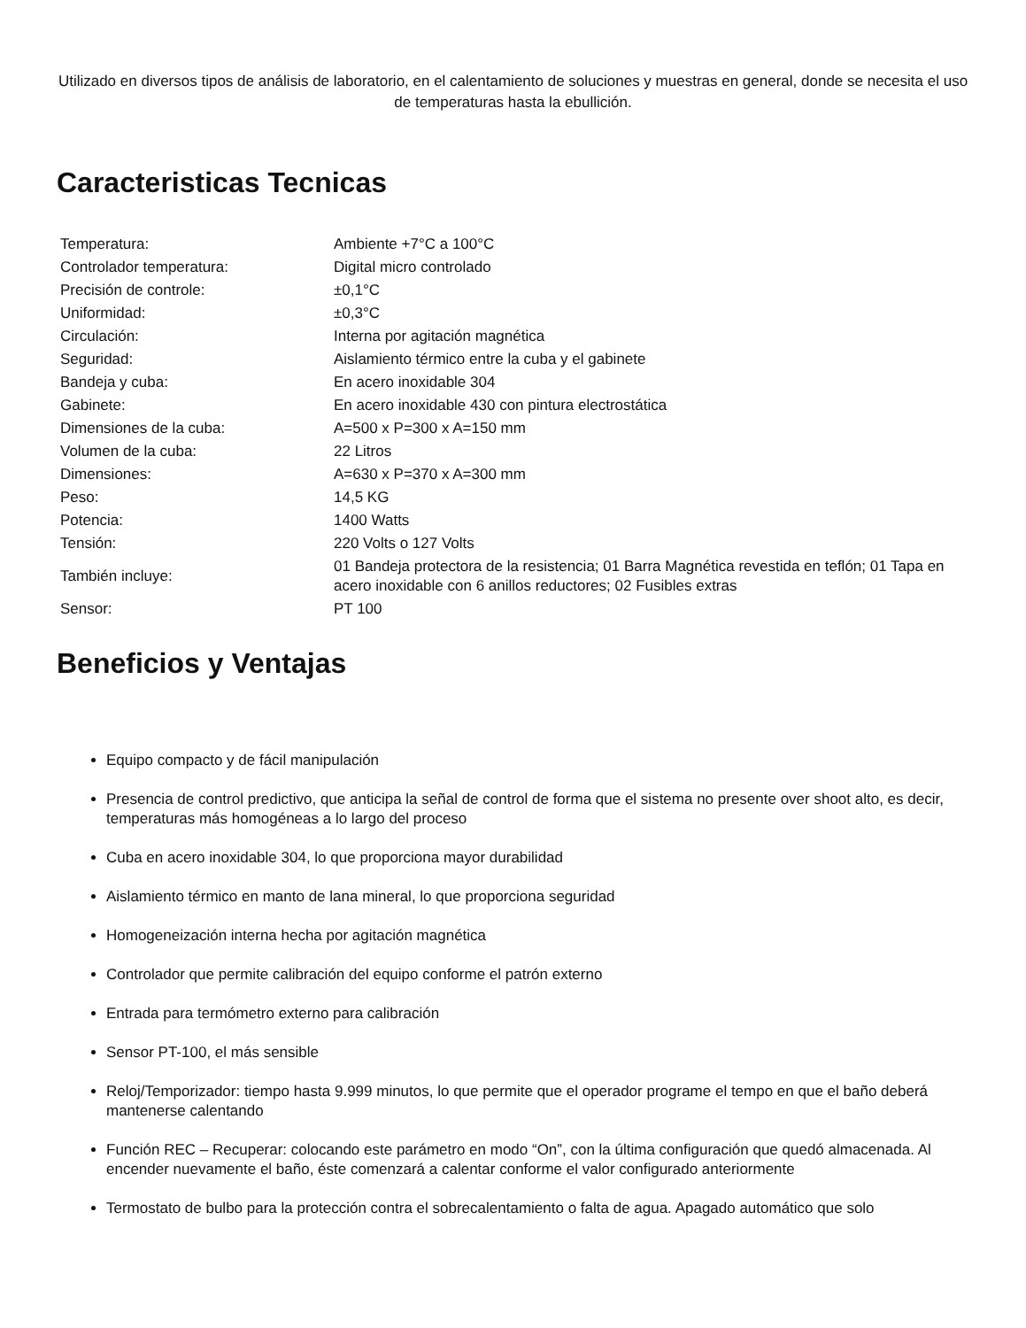Utilizado en diversos tipos de análisis de laboratorio, en el calentamiento de soluciones y muestras en general, donde se necesita el uso de temperaturas hasta la ebullición.
Caracteristicas Tecnicas
| Temperatura: | Ambiente +7°C a 100°C |
| Controlador temperatura: | Digital micro controlado |
| Precisión de controle: | ±0,1°C |
| Uniformidad: | ±0,3°C |
| Circulación: | Interna por agitación magnética |
| Seguridad: | Aislamiento térmico entre la cuba y el gabinete |
| Bandeja y cuba: | En acero inoxidable 304 |
| Gabinete: | En acero inoxidable 430 con pintura electrostática |
| Dimensiones de la cuba: | A=500 x P=300 x A=150 mm |
| Volumen de la cuba: | 22 Litros |
| Dimensiones: | A=630 x P=370 x A=300 mm |
| Peso: | 14,5 KG |
| Potencia: | 1400 Watts |
| Tensión: | 220 Volts o 127 Volts |
| También incluye: | 01 Bandeja protectora de la resistencia; 01 Barra Magnética revestida en teflón; 01 Tapa en acero inoxidable con 6 anillos reductores; 02 Fusibles extras |
| Sensor: | PT 100 |
Beneficios y Ventajas
Equipo compacto y de fácil manipulación
Presencia de control predictivo, que anticipa la señal de control de forma que el sistema no presente over shoot alto, es decir, temperaturas más homogéneas a lo largo del proceso
Cuba en acero inoxidable 304, lo que proporciona mayor durabilidad
Aislamiento térmico en manto de lana mineral, lo que proporciona seguridad
Homogeneización interna hecha por agitación magnética
Controlador que permite calibración del equipo conforme el patrón externo
Entrada para termómetro externo para calibración
Sensor PT-100, el más sensible
Reloj/Temporizador: tiempo hasta 9.999 minutos, lo que permite que el operador programe el tempo en que el baño deberá mantenerse calentando
Función REC – Recuperar: colocando este parámetro en modo “On”, con la última configuración que quedó almacenada. Al encender nuevamente el baño, éste comenzará a calentar conforme el valor configurado anteriormente
Termostato de bulbo para la protección contra el sobrecalentamiento o falta de agua. Apagado automático que solo